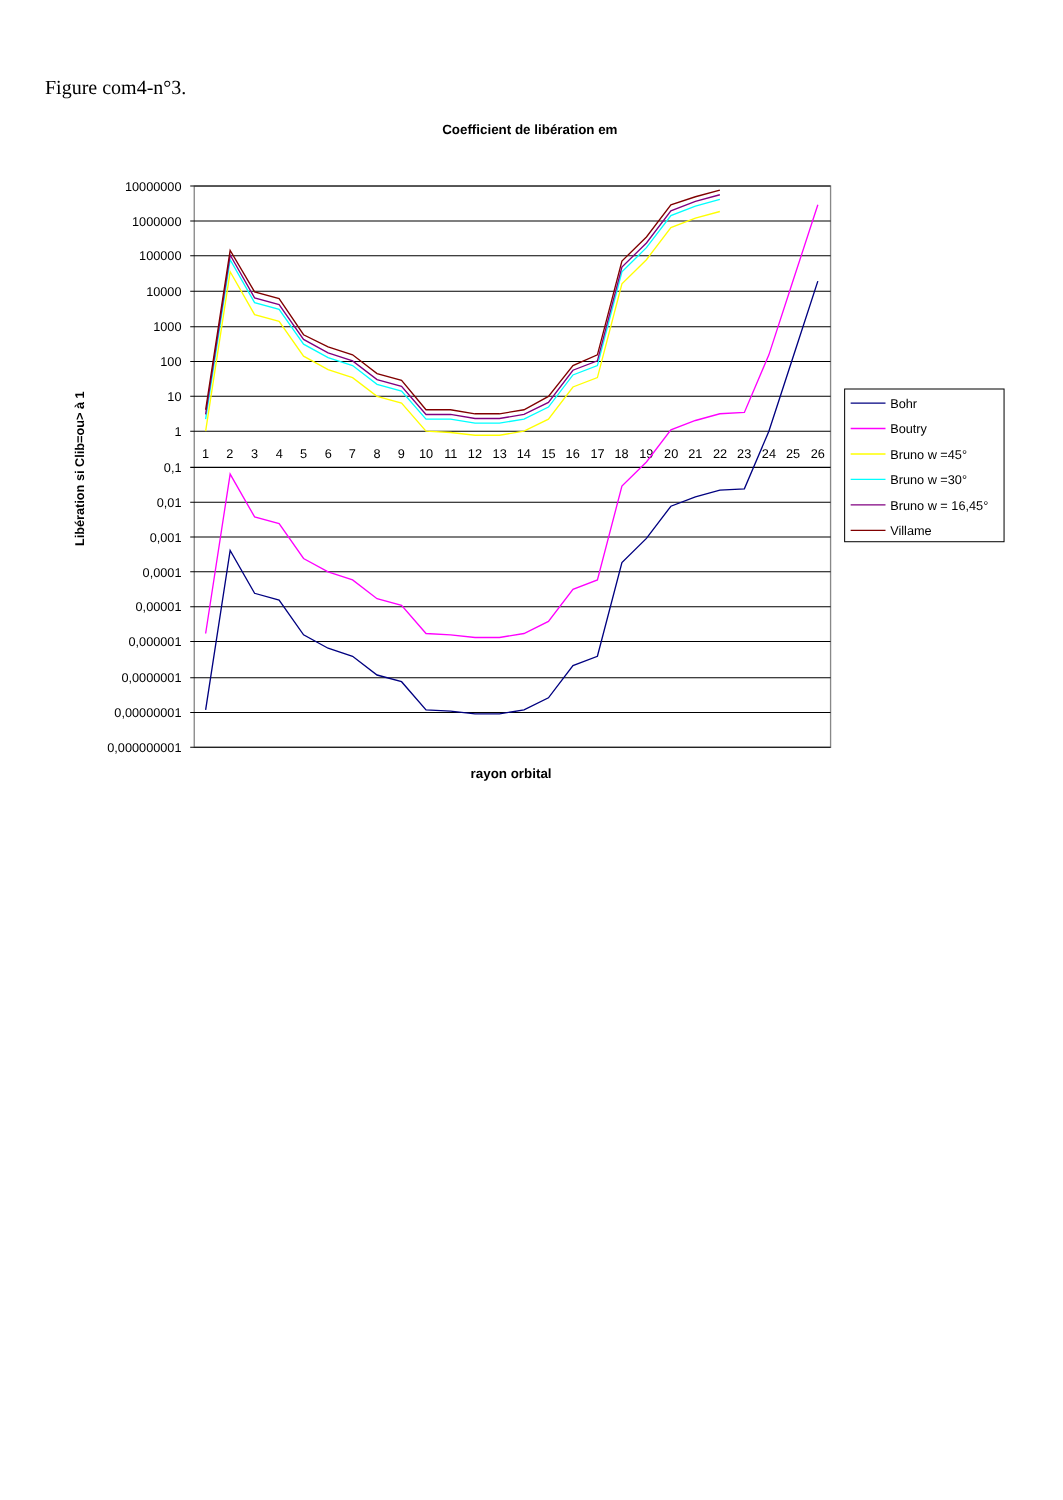Figure com4-n°3.
Coefficient de libération em
10000000
1000000
100000
10000
1000
100
10
1
0,1
0,01
0,001
0,0001
0,00001
0,000001
0,0000001
0,00000001
0,000000001
1
2
3
4
5
6
7
8
9
10
11
12
13
14
15
16
17
18
19
20
21
22
23
24
25
26
Libération si Clib=ou> à 1
rayon orbital
Bohr
Boutry
Bruno w =45°
Bruno w =30°
Bruno w = 16,45°
Villame